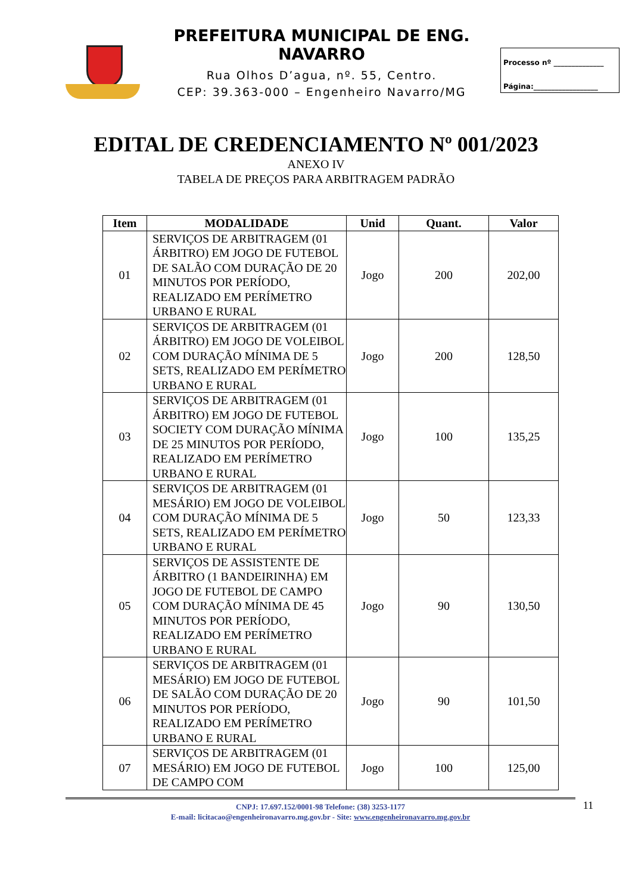PREFEITURA MUNICIPAL DE ENG. NAVARRO
Rua Olhos D’agua, nº. 55, Centro.
CEP: 39.363-000 – Engenheiro Navarro/MG
Processo nº ______________
Página:__________________
EDITAL DE CREDENCIAMENTO Nº 001/2023
ANEXO IV
TABELA DE PREÇOS PARA ARBITRAGEM PADRÃO
| Item | MODALIDADE | Unid | Quant. | Valor |
| --- | --- | --- | --- | --- |
| 01 | SERVIÇOS DE ARBITRAGEM (01 ÁRBITRO) EM JOGO DE FUTEBOL DE SALÃO COM DURAÇÃO DE 20 MINUTOS POR PERÍODO, REALIZADO EM PERÍMETRO URBANO E RURAL | Jogo | 200 | 202,00 |
| 02 | SERVIÇOS DE ARBITRAGEM (01 ÁRBITRO) EM JOGO DE VOLEIBOL COM DURAÇÃO MÍNIMA DE 5 SETS, REALIZADO EM PERÍMETRO URBANO E RURAL | Jogo | 200 | 128,50 |
| 03 | SERVIÇOS DE ARBITRAGEM (01 ÁRBITRO) EM JOGO DE FUTEBOL SOCIETY COM DURAÇÃO MÍNIMA DE 25 MINUTOS POR PERÍODO, REALIZADO EM PERÍMETRO URBANO E RURAL | Jogo | 100 | 135,25 |
| 04 | SERVIÇOS DE ARBITRAGEM (01 MESÁRIO) EM JOGO DE VOLEIBOL COM DURAÇÃO MÍNIMA DE 5 SETS, REALIZADO EM PERÍMETRO URBANO E RURAL | Jogo | 50 | 123,33 |
| 05 | SERVIÇOS DE ASSISTENTE DE ÁRBITRO (1 BANDEIRINHA) EM JOGO DE FUTEBOL DE CAMPO COM DURAÇÃO MÍNIMA DE 45 MINUTOS POR PERÍODO, REALIZADO EM PERÍMETRO URBANO E RURAL | Jogo | 90 | 130,50 |
| 06 | SERVIÇOS DE ARBITRAGEM (01 MESÁRIO) EM JOGO DE FUTEBOL DE SALÃO COM DURAÇÃO DE 20 MINUTOS POR PERÍODO, REALIZADO EM PERÍMETRO URBANO E RURAL | Jogo | 90 | 101,50 |
| 07 | SERVIÇOS DE ARBITRAGEM (01 MESÁRIO) EM JOGO DE FUTEBOL DE CAMPO COM | Jogo | 100 | 125,00 |
CNPJ: 17.697.152/0001-98 Telefone: (38) 3253-1177
E-mail: licitacao@engenheironavarro.mg.gov.br - Site: www.engenheironavarro.mg.gov.br
11